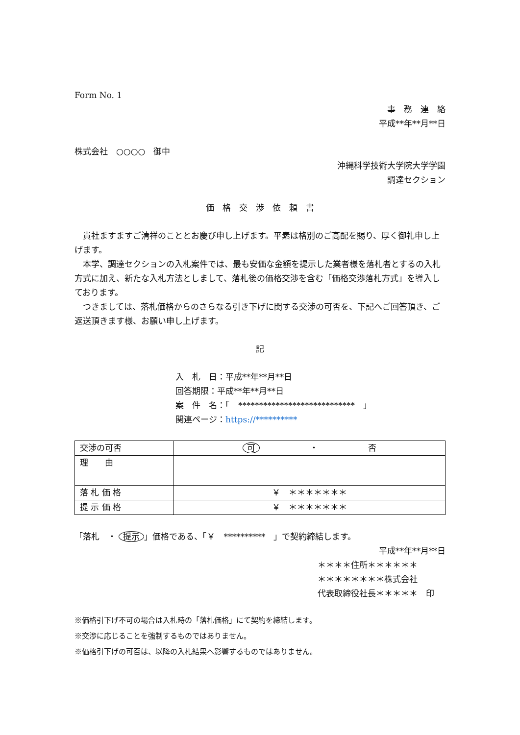Form No. 1
事　務　連　絡
平成**年**月**日
株式会社　○○○○　御中
沖縄科学技術大学院大学学園
調達セクション
価　格　交　渉　依　頼　書
貴社ますますご清祥のこととお慶び申し上げます。平素は格別のご高配を賜り、厚く御礼申し上げます。
本学、調達セクションの入札案件では、最も安価な金額を提示した業者様を落札者とするの入札方式に加え、新たな入札方法としまして、落札後の価格交渉を含む「価格交渉落札方式」を導入しております。
つきましては、落札価格からのさらなる引き下げに関する交渉の可否を、下記へご回答頂き、ご返送頂きます様、お願い申し上げます。
記
入　札　日：平成**年**月**日
回答期限：平成**年**月**日
案　件　名：「　****************************　」
関連ページ：https://**********
| 交渉の可否 | 可 ・ 否 |
| 理 由 | |
| 落 札 価 格 | ￥ ＊＊＊＊＊＊＊ |
| 提 示 価 格 | ￥ ＊＊＊＊＊＊＊ |
「落札　・ 提示 」価格である、「￥　**********　」で契約締結します。
平成**年**月**日
＊＊＊＊住所＊＊＊＊＊＊
＊＊＊＊＊＊＊＊株式会社
代表取締役社長＊＊＊＊＊　印
※価格引下げ不可の場合は入札時の「落札価格」にて契約を締結します。
※交渉に応じることを強制するものではありません。
※価格引下げの可否は、以降の入札結果へ影響するものではありません。